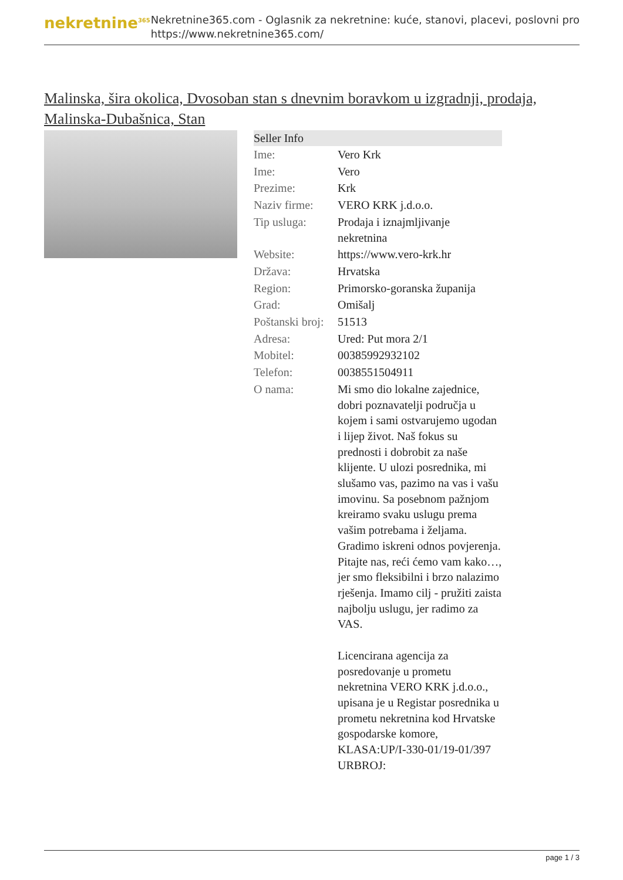nekretnine<sup>365</sup>
Nekretnine365.com - Oglasnik za nekretnine: kuće, stanovi, placevi, poslovni pro
https://www.nekretnine365.com/
Malinska, šira okolica, Dvosoban stan s dnevnim boravkom u izgradnji, prodaja, Malinska-Dubašnica, Stan
| Seller Info | | |
| --- | --- | --- |
| Ime: | Vero Krk | |
| Ime: | Vero | |
| Prezime: | Krk | |
| Naziv firme: | VERO KRK j.d.o.o. | |
| Tip usluga: | Prodaja i iznajmljivanje nekretnina | |
| Website: | https://www.vero-krk.hr | |
| Država: | Hrvatska | |
| Region: | Primorsko-goranska županija | |
| Grad: | Omišalj | |
| Poštanski broj: | 51513 | |
| Adresa: | Ured: Put mora 2/1 | |
| Mobitel: | 00385992932102 | |
| Telefon: | 0038551504911 | |
| O nama: | Mi smo dio lokalne zajednice, dobri poznavatelji područja u kojem i sami ostvarujemo ugodan i lijep život. Naš fokus su prednosti i dobrobit za naše klijente. U ulozi posrednika, mi slušamo vas, pazimo na vas i vašu imovinu. Sa posebnom pažnjom kreiramo svaku uslugu prema vašim potrebama i željama. Gradimo iskreni odnos povjerenja. Pitajte nas, reći ćemo vam kako…, jer smo fleksibilni i brzo nalazimo rješenja. Imamo cilj - pružiti zaista najbolju uslugu, jer radimo za VAS. Licencirana agencija za posredovanje u prometu nekretnina VERO KRK j.d.o.o., upisana je u Registar posrednika u prometu nekretnina kod Hrvatske gospodarske komore, KLASA:UP/I-330-01/19-01/397 URBROJ: | |
page 1 / 3